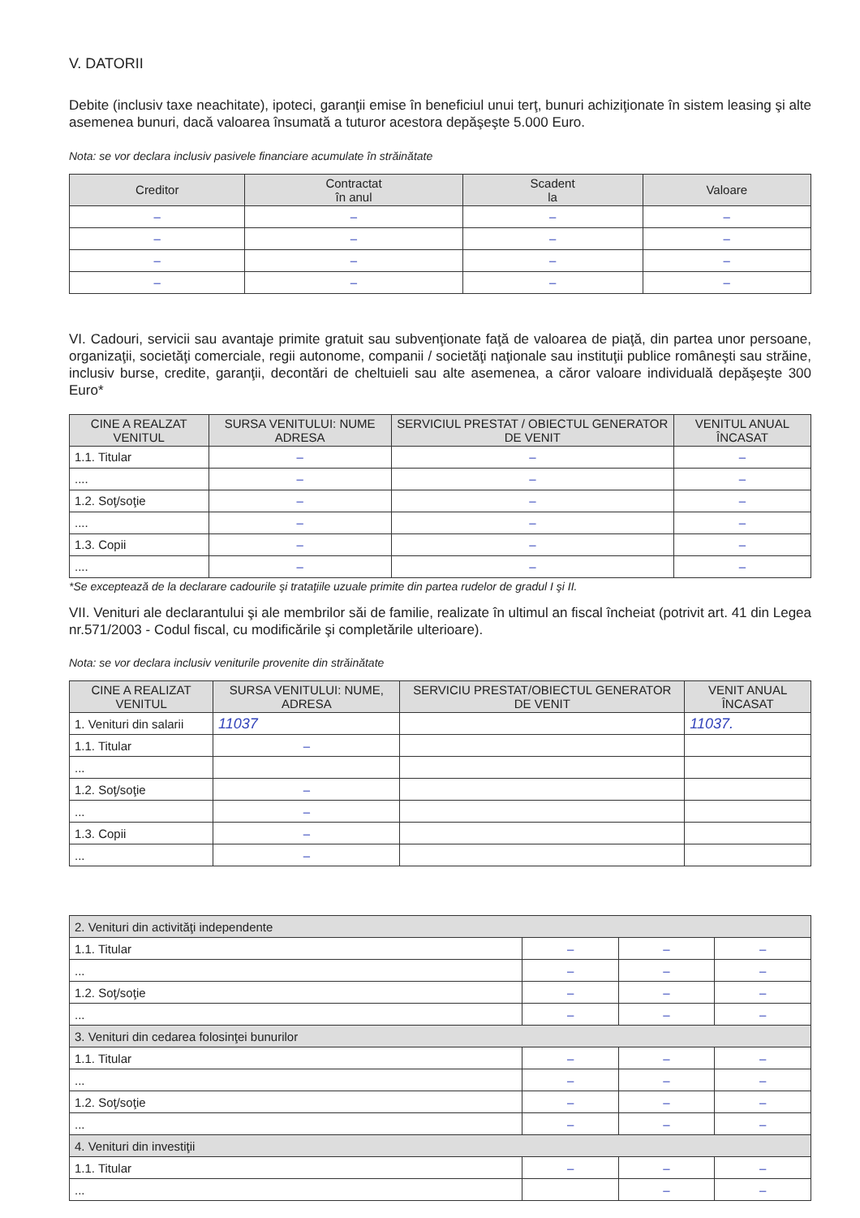V. DATORII
Debite (inclusiv taxe neachitate), ipoteci, garanţii emise în beneficiul unui terţ, bunuri achiziţionate în sistem leasing şi alte asemenea bunuri, dacă valoarea însumată a tuturor acestora depăşeşte 5.000 Euro.
Nota: se vor declara inclusiv pasivele financiare acumulate în străinătate
| Creditor | Contractat în anul | Scadent la | Valoare |
| --- | --- | --- | --- |
| – | – | – | – |
| – | – | – | – |
| – | – | – | – |
| – | – | – | – |
VI. Cadouri, servicii sau avantaje primite gratuit sau subvenţionate faţă de valoarea de piaţă, din partea unor persoane, organizaţii, societăţi comerciale, regii autonome, companii / societăţi naţionale sau instituţii publice româneşti sau străine, inclusiv burse, credite, garanţii, decontări de cheltuieli sau alte asemenea, a căror valoare individuală depăşeşte 300 Euro*
| CINE A REALZAT VENITUL | SURSA VENITULUI: NUME ADRESA | SERVICIUL PRESTAT / OBIECTUL GENERATOR DE VENIT | VENITUL ANUAL ÎNCASAT |
| --- | --- | --- | --- |
| 1.1. Titular | – | – | – |
| .... | – | – | – |
| 1.2. Soţ/soţie | – | – | – |
| .... | – | – | – |
| 1.3. Copii | – | – | – |
| .... | – | – | – |
*Se exceptează de la declarare cadourile şi trataţiile uzuale primite din partea rudelor de gradul I şi II.
VII. Venituri ale declarantului şi ale membrilor săi de familie, realizate în ultimul an fiscal încheiat (potrivit art. 41 din Legea nr.571/2003 - Codul fiscal, cu modificările şi completările ulterioare).
Nota: se vor declara inclusiv veniturile provenite din străinătate
| CINE A REALIZAT VENITUL | SURSA VENITULUI: NUME, ADRESA | SERVICIU PRESTAT/OBIECTUL GENERATOR DE VENIT | VENIT ANUAL ÎNCASAT |
| --- | --- | --- | --- |
| 1. Venituri din salarii | 11037 | | 11037. |
| 1.1. Titular | – | | |
| ... | | | |
| 1.2. Soţ/soţie | – | | |
| ... | – | | |
| 1.3. Copii | – | | |
| ... | – | | |
| 2. Venituri din activităţi independente | | | |
| 1.1. Titular | – | – | – |
| ... | – | – | – |
| 1.2. Soţ/soţie | – | – | – |
| ... | – | – | – |
| 3. Venituri din cedarea folosinţei bunurilor | | | |
| 1.1. Titular | – | – | – |
| ... | – | – | – |
| 1.2. Soţ/soţie | – | – | – |
| ... | – | – | – |
| 4. Venituri din investiţii | | | |
| 1.1. Titular | – | – | – |
| ... | | – | – |